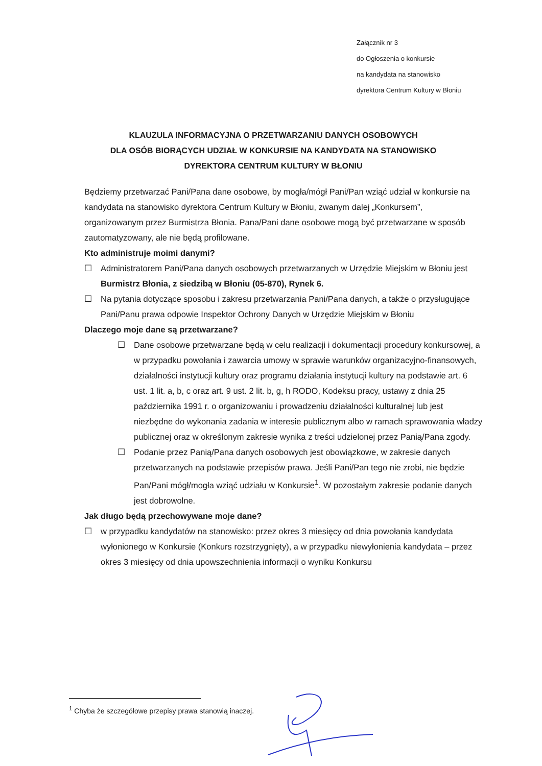Załącznik nr 3
do Ogłoszenia o konkursie
na kandydata na stanowisko
dyrektora Centrum Kultury w Błoniu
KLAUZULA INFORMACYJNA O PRZETWARZANIU DANYCH OSOBOWYCH
DLA OSÓB BIORĄCYCH UDZIAŁ W KONKURSIE NA KANDYDATA NA STANOWISKO
DYREKTORA CENTRUM KULTURY W BŁONIU
Będziemy przetwarzać Pani/Pana dane osobowe, by mogła/mógł Pani/Pan wziąć udział w konkursie na kandydata na stanowisko dyrektora Centrum Kultury w Błoniu, zwanym dalej „Konkursem”, organizowanym przez Burmistrza Błonia. Pana/Pani dane osobowe mogą być przetwarzane w sposób zautomatyzowany, ale nie będą profilowane.
Kto administruje moimi danymi?
☐ Administratorem Pani/Pana danych osobowych przetwarzanych w Urzędzie Miejskim w Błoniu jest Burmistrz Błonia, z siedzibą w Błoniu (05-870), Rynek 6.
☐ Na pytania dotyczące sposobu i zakresu przetwarzania Pani/Pana danych, a także o przysługujące Pani/Panu prawa odpowie Inspektor Ochrony Danych w Urzędzie Miejskim w Błoniu
Dlaczego moje dane są przetwarzane?
☐ Dane osobowe przetwarzane będą w celu realizacji i dokumentacji procedury konkursowej, a w przypadku powołania i zawarcia umowy w sprawie warunków organizacyjno-finansowych, działalności instytucji kultury oraz programu działania instytucji kultury na podstawie art. 6 ust. 1 lit. a, b, c oraz art. 9 ust. 2 lit. b, g, h RODO, Kodeksu pracy, ustawy z dnia 25 października 1991 r. o organizowaniu i prowadzeniu działalności kulturalnej lub jest niezbędne do wykonania zadania w interesie publicznym albo w ramach sprawowania władzy publicznej oraz w określonym zakresie wynika z treści udzielonej przez Panią/Pana zgody.
☐ Podanie przez Panią/Pana danych osobowych jest obowiązkowe, w zakresie danych przetwarzanych na podstawie przepisów prawa. Jeśli Pani/Pan tego nie zrobi, nie będzie Pan/Pani mógł/mogła wziąć udziału w Konkursie<sup>1</sup>. W pozostałym zakresie podanie danych jest dobrowolne.
Jak długo będą przechowywane moje dane?
☐ w przypadku kandydatów na stanowisko: przez okres 3 miesięcy od dnia powołania kandydata wyłonionego w Konkursie (Konkurs rozstrzygnięty), a w przypadku niewyłonienia kandydata – przez okres 3 miesięcy od dnia upowszechnienia informacji o wyniku Konkursu
<sup>1</sup> Chyba że szczegółowe przepisy prawa stanowią inaczej.